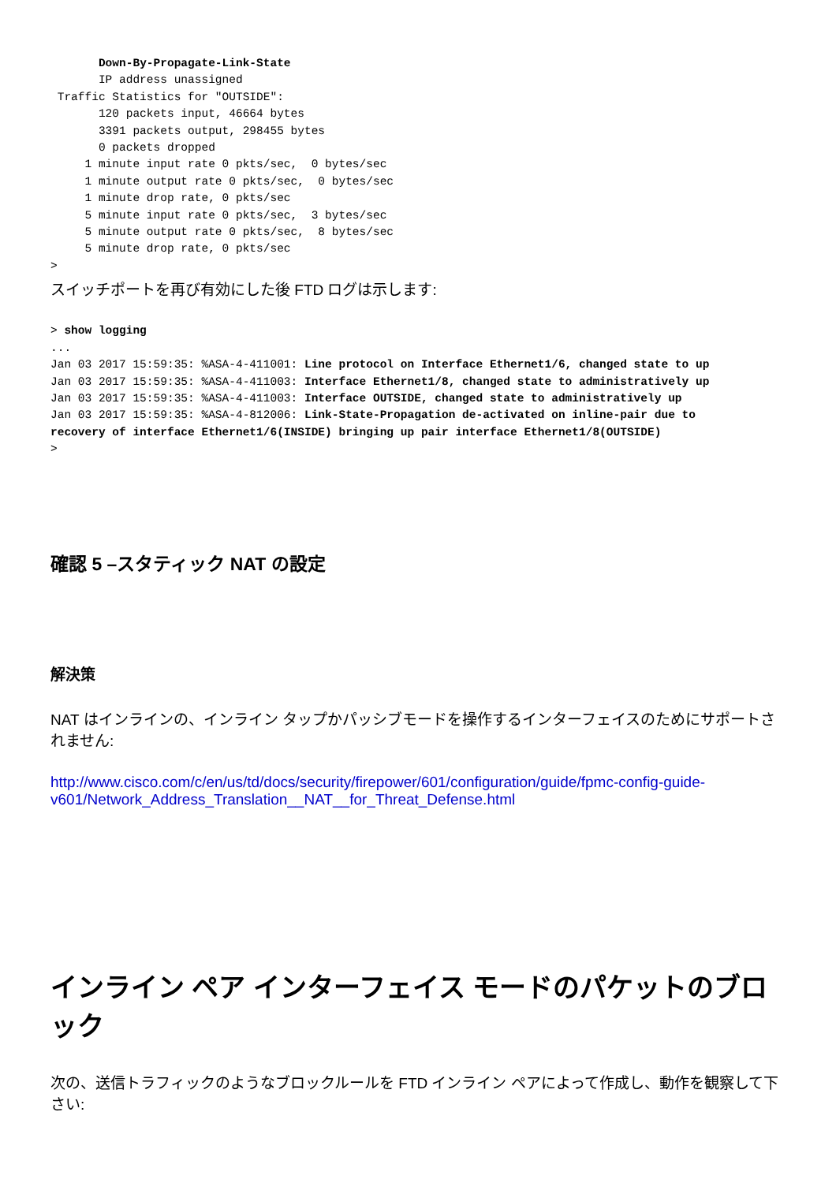Down-By-Propagate-Link-State
       IP address unassigned
 Traffic Statistics for "OUTSIDE":
       120 packets input, 46664 bytes
       3391 packets output, 298455 bytes
       0 packets dropped
     1 minute input rate 0 pkts/sec,  0 bytes/sec
     1 minute output rate 0 pkts/sec,  0 bytes/sec
     1 minute drop rate, 0 pkts/sec
     5 minute input rate 0 pkts/sec,  3 bytes/sec
     5 minute output rate 0 pkts/sec,  8 bytes/sec
     5 minute drop rate, 0 pkts/sec
>
スイッチポートを再び有効にした後 FTD ログは示します:
> show logging
...
Jan 03 2017 15:59:35: %ASA-4-411001: Line protocol on Interface Ethernet1/6, changed state to up
Jan 03 2017 15:59:35: %ASA-4-411003: Interface Ethernet1/8, changed state to administratively up
Jan 03 2017 15:59:35: %ASA-4-411003: Interface OUTSIDE, changed state to administratively up
Jan 03 2017 15:59:35: %ASA-4-812006: Link-State-Propagation de-activated on inline-pair due to
recovery of interface Ethernet1/6(INSIDE) bringing up pair interface Ethernet1/8(OUTSIDE)
>
確認 5 –スタティック NAT の設定
解決策
NAT はインラインの、インライン タップかパッシブモードを操作するインターフェイスのためにサポートされません:
http://www.cisco.com/c/en/us/td/docs/security/firepower/601/configuration/guide/fpmc-config-guide-v601/Network_Address_Translation__NAT__for_Threat_Defense.html
インライン ペア インターフェイス モードのパケットのブロック
次の、送信トラフィックのようなブロックルールを FTD インライン ペアによって作成し、動作を観察して下さい: